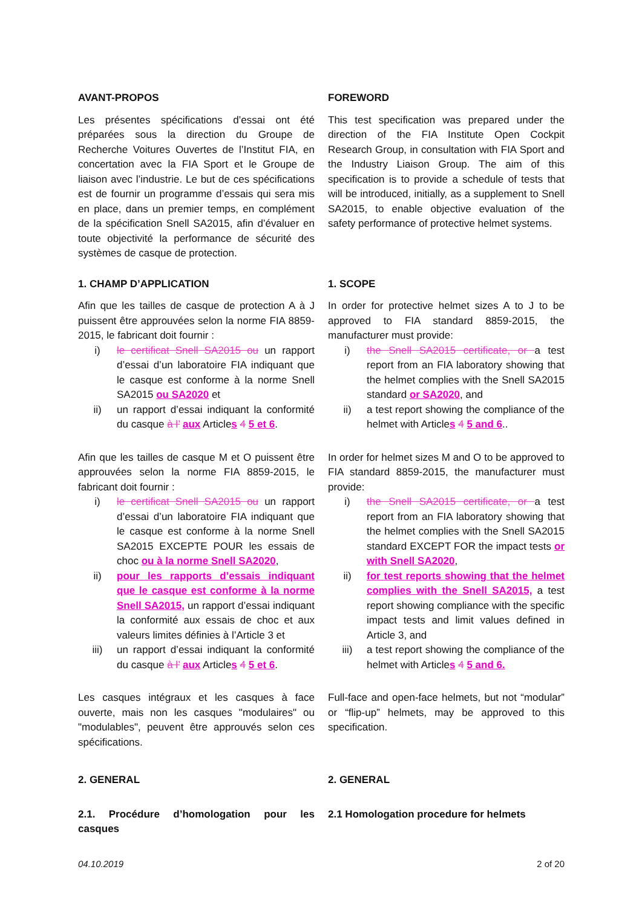AVANT-PROPOS
Les présentes spécifications d’essai ont été préparées sous la direction du Groupe de Recherche Voitures Ouvertes de l’Institut FIA, en concertation avec la FIA Sport et le Groupe de liaison avec l’industrie. Le but de ces spécifications est de fournir un programme d’essais qui sera mis en place, dans un premier temps, en complément de la spécification Snell SA2015, afin d’évaluer en toute objectivité la performance de sécurité des systèmes de casque de protection.
FOREWORD
This test specification was prepared under the direction of the FIA Institute Open Cockpit Research Group, in consultation with FIA Sport and the Industry Liaison Group. The aim of this specification is to provide a schedule of tests that will be introduced, initially, as a supplement to Snell SA2015, to enable objective evaluation of the safety performance of protective helmet systems.
1. CHAMP D’APPLICATION
Afin que les tailles de casque de protection A à J puissent être approuvées selon la norme FIA 8859-2015, le fabricant doit fournir :
i) le certificat Snell SA2015 ou un rapport d’essai d’un laboratoire FIA indiquant que le casque est conforme à la norme Snell SA2015 ou SA2020 et
ii) un rapport d’essai indiquant la conformité du casque à l’ aux Articles 4 5 et 6.
Afin que les tailles de casque M et O puissent être approuvées selon la norme FIA 8859-2015, le fabricant doit fournir :
i) le certificat Snell SA2015 ou un rapport d’essai d’un laboratoire FIA indiquant que le casque est conforme à la norme Snell SA2015 EXCEPTE POUR les essais de choc ou à la norme Snell SA2020,
ii) pour les rapports d’essais indiquant que le casque est conforme à la norme Snell SA2015, un rapport d’essai indiquant la conformité aux essais de choc et aux valeurs limites définies à l’Article 3 et
iii) un rapport d’essai indiquant la conformité du casque à l’ aux Articles 4 5 et 6.
Les casques intégraux et les casques à face ouverte, mais non les casques "modulaires" ou "modulables", peuvent être approuvés selon ces spécifications.
1. SCOPE
In order for protective helmet sizes A to J to be approved to FIA standard 8859-2015, the manufacturer must provide:
i) the Snell SA2015 certificate, or a test report from an FIA laboratory showing that the helmet complies with the Snell SA2015 standard or SA2020, and
ii) a test report showing the compliance of the helmet with Articles 4 5 and 6..
In order for helmet sizes M and O to be approved to FIA standard 8859-2015, the manufacturer must provide:
i) the Snell SA2015 certificate, or a test report from an FIA laboratory showing that the helmet complies with the Snell SA2015 standard EXCEPT FOR the impact tests or with Snell SA2020,
ii) for test reports showing that the helmet complies with the Snell SA2015, a test report showing compliance with the specific impact tests and limit values defined in Article 3, and
iii) a test report showing the compliance of the helmet with Articles 4 5 and 6.
Full-face and open-face helmets, but not “modular” or “flip-up” helmets, may be approved to this specification.
2. GENERAL 2. GENERAL
2.1. Procédure d’homologation pour les casques
2.1 Homologation procedure for helmets
04.10.2019 2 of 20